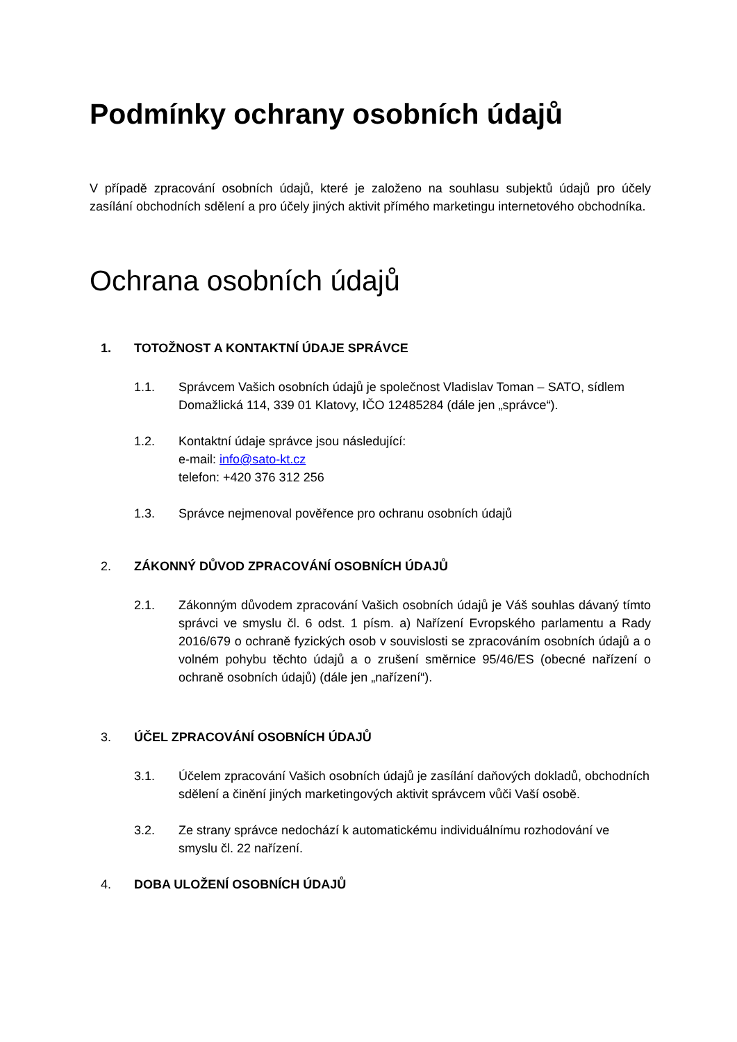Podmínky ochrany osobních údajů
V případě zpracování osobních údajů, které je založeno na souhlasu subjektů údajů pro účely zasílání obchodních sdělení a pro účely jiných aktivit přímého marketingu internetového obchodníka.
Ochrana osobních údajů
1. TOTOŽNOST A KONTAKTNÍ ÚDAJE SPRÁVCE
1.1. Správcem Vašich osobních údajů je společnost Vladislav Toman – SATO, sídlem Domažlická 114, 339 01 Klatovy, IČO 12485284 (dále jen „správce“).
1.2. Kontaktní údaje správce jsou následující:
e-mail: info@sato-kt.cz
telefon: +420 376 312 256
1.3. Správce nejmenoval pověřence pro ochranu osobních údajů
2. ZÁKONNÝ DŮVOD ZPRACOVÁNÍ OSOBNÍCH ÚDAJŮ
2.1. Zákonným důvodem zpracování Vašich osobních údajů je Váš souhlas dávaný tímto správci ve smyslu čl. 6 odst. 1 písm. a) Nařízení Evropského parlamentu a Rady 2016/679 o ochraně fyzických osob v souvislosti se zpracováním osobních údajů a o volném pohybu těchto údajů a o zrušení směrnice 95/46/ES (obecné nařízení o ochraně osobních údajů) (dále jen „nařízení“).
3. ÚČEL ZPRACOVÁNÍ OSOBNÍCH ÚDAJŮ
3.1. Účelem zpracování Vašich osobních údajů je zasílání daňových dokladů, obchodních sdělení a činění jiných marketingových aktivit správcem vůči Vaší osobě.
3.2. Ze strany správce nedochází k automatickému individuálnímu rozhodování ve smyslu čl. 22 nařízení.
4. DOBA ULOŽENÍ OSOBNÍCH ÚDAJŮ